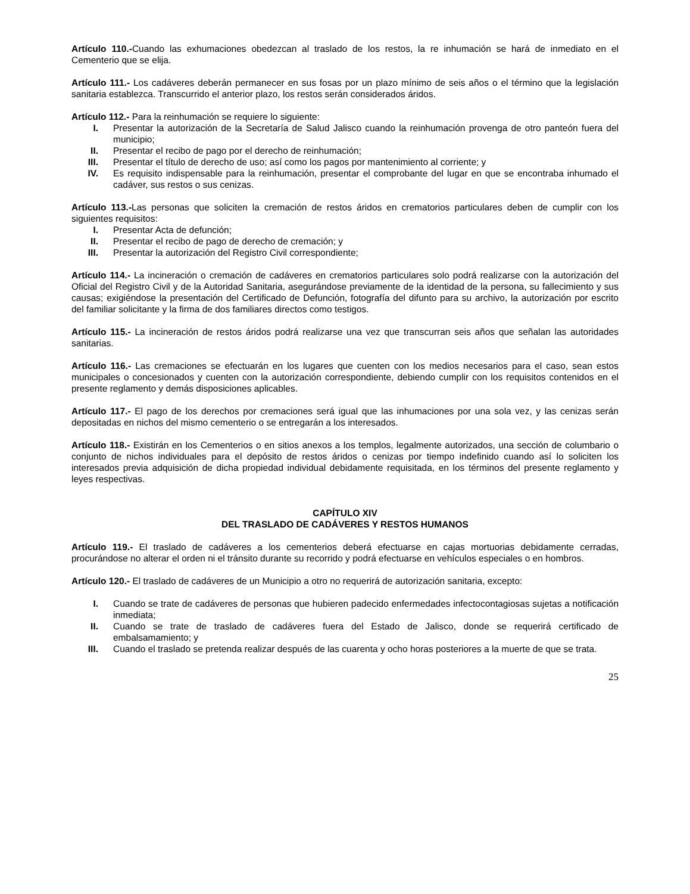Artículo 110.-Cuando las exhumaciones obedezcan al traslado de los restos, la re inhumación se hará de inmediato en el Cementerio que se elija.
Artículo 111.- Los cadáveres deberán permanecer en sus fosas por un plazo mínimo de seis años o el término que la legislación sanitaria establezca. Transcurrido el anterior plazo, los restos serán considerados áridos.
Artículo 112.- Para la reinhumación se requiere lo siguiente:
I. Presentar la autorización de la Secretaría de Salud Jalisco cuando la reinhumación provenga de otro panteón fuera del municipio;
II. Presentar el recibo de pago por el derecho de reinhumación;
III. Presentar el título de derecho de uso; así como los pagos por mantenimiento al corriente; y
IV. Es requisito indispensable para la reinhumación, presentar el comprobante del lugar en que se encontraba inhumado el cadáver, sus restos o sus cenizas.
Artículo 113.-Las personas que soliciten la cremación de restos áridos en crematorios particulares deben de cumplir con los siguientes requisitos:
I. Presentar Acta de defunción;
II. Presentar el recibo de pago de derecho de cremación; y
III. Presentar la autorización del Registro Civil correspondiente;
Artículo 114.- La incineración o cremación de cadáveres en crematorios particulares solo podrá realizarse con la autorización del Oficial del Registro Civil y de la Autoridad Sanitaria, asegurándose previamente de la identidad de la persona, su fallecimiento y sus causas; exigiéndose la presentación del Certificado de Defunción, fotografía del difunto para su archivo, la autorización por escrito del familiar solicitante y la firma de dos familiares directos como testigos.
Artículo 115.- La incineración de restos áridos podrá realizarse una vez que transcurran seis años que señalan las autoridades sanitarias.
Artículo 116.- Las cremaciones se efectuarán en los lugares que cuenten con los medios necesarios para el caso, sean estos municipales o concesionados y cuenten con la autorización correspondiente, debiendo cumplir con los requisitos contenidos en el presente reglamento y demás disposiciones aplicables.
Artículo 117.- El pago de los derechos por cremaciones será igual que las inhumaciones por una sola vez, y las cenizas serán depositadas en nichos del mismo cementerio o se entregarán a los interesados.
Artículo 118.- Existirán en los Cementerios o en sitios anexos a los templos, legalmente autorizados, una sección de columbario o conjunto de nichos individuales para el depósito de restos áridos o cenizas por tiempo indefinido cuando así lo soliciten los interesados previa adquisición de dicha propiedad individual debidamente requisitada, en los términos del presente reglamento y leyes respectivas.
CAPÍTULO XIV
DEL TRASLADO DE CADÁVERES Y RESTOS HUMANOS
Artículo 119.- El traslado de cadáveres a los cementerios deberá efectuarse en cajas mortuorias debidamente cerradas, procurándose no alterar el orden ni el tránsito durante su recorrido y podrá efectuarse en vehículos especiales o en hombros.
Artículo 120.- El traslado de cadáveres de un Municipio a otro no requerirá de autorización sanitaria, excepto:
I. Cuando se trate de cadáveres de personas que hubieren padecido enfermedades infectocontagiosas sujetas a notificación inmediata;
II. Cuando se trate de traslado de cadáveres fuera del Estado de Jalisco, donde se requerirá certificado de embalsamamiento; y
III. Cuando el traslado se pretenda realizar después de las cuarenta y ocho horas posteriores a la muerte de que se trata.
25